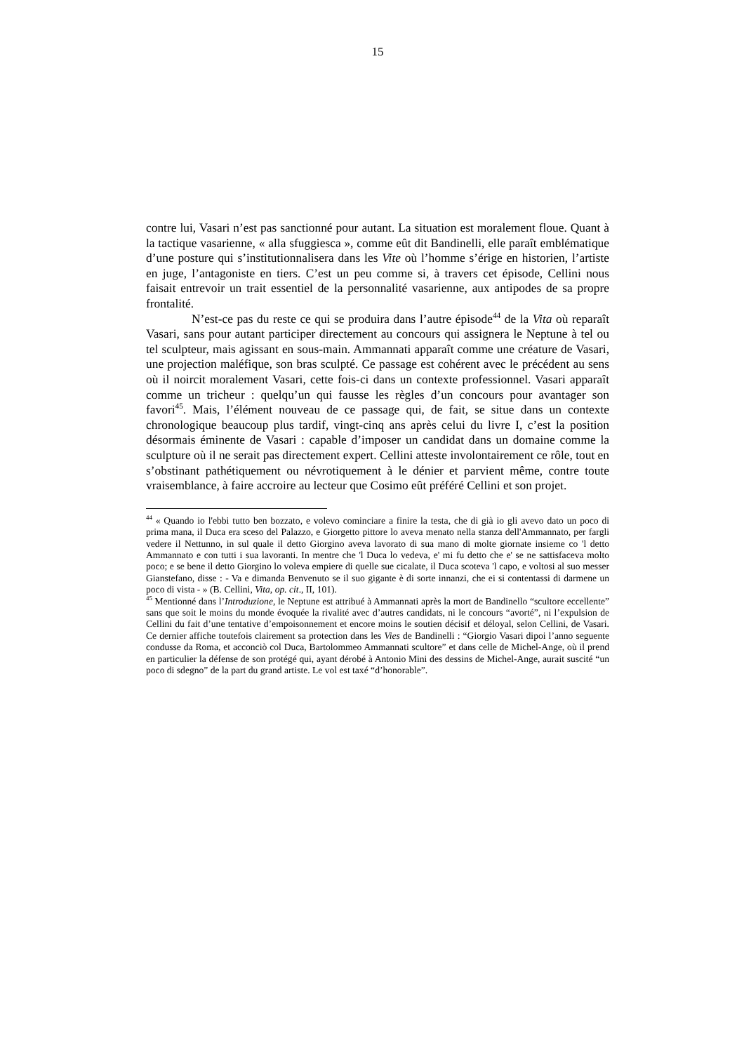15
contre lui, Vasari n’est pas sanctionné pour autant. La situation est moralement floue. Quant à la tactique vasarienne, « alla sfuggiesca », comme eût dit Bandinelli, elle paraît emblématique d’une posture qui s’institutionnalisera dans les Vite où l’homme s’érige en historien, l’artiste en juge, l’antagoniste en tiers. C’est un peu comme si, à travers cet épisode, Cellini nous faisait entrevoir un trait essentiel de la personnalité vasarienne, aux antipodes de sa propre frontalité.
N’est-ce pas du reste ce qui se produira dans l’autre épisode<sup>44</sup> de la Vita où reparaît Vasari, sans pour autant participer directement au concours qui assignera le Neptune à tel ou tel sculpteur, mais agissant en sous-main. Ammannati apparaît comme une créature de Vasari, une projection maléfique, son bras sculpté. Ce passage est cohérent avec le précédent au sens où il noircit moralement Vasari, cette fois-ci dans un contexte professionnel. Vasari apparaît comme un tricheur : quelqu’un qui fausse les règles d’un concours pour avantager son favori<sup>45</sup>. Mais, l’élément nouveau de ce passage qui, de fait, se situe dans un contexte chronologique beaucoup plus tardif, vingt-cinq ans après celui du livre I, c’est la position désormais éminente de Vasari : capable d’imposer un candidat dans un domaine comme la sculpture où il ne serait pas directement expert. Cellini atteste involontairement ce rôle, tout en s’obstinant pathétiquement ou névrotiquement à le dénier et parvient même, contre toute vraisemblance, à faire accroire au lecteur que Cosimo eût préféré Cellini et son projet.
<sup>44</sup> « Quando io l'ebbi tutto ben bozzato, e volevo cominciare a finire la testa, che di già io gli avevo dato un poco di prima mana, il Duca era sceso del Palazzo, e Giorgetto pittore lo aveva menato nella stanza dell'Ammannato, per fargli vedere il Nettunno, in sul quale il detto Giorgino aveva lavorato di sua mano di molte giornate insieme co 'l detto Ammannato e con tutti i sua lavoranti. In mentre che 'l Duca lo vedeva, e' mi fu detto che e' se ne sattisfaceva molto poco; e se bene il detto Giorgino lo voleva empiere di quelle sue cicalate, il Duca scoteva 'l capo, e voltosi al suo messer Gianstefano, disse : - Va e dimanda Benvenuto se il suo gigante è di sorte innanzi, che ei si contentassi di darmene un poco di vista - » (B. Cellini, Vita, op. cit., II, 101).
<sup>45</sup> Mentionné dans l’Introduzione, le Neptune est attribué à Ammannati après la mort de Bandinello “scultore eccellente” sans que soit le moins du monde évoquée la rivalité avec d’autres candidats, ni le concours “avorté”, ni l’expulsion de Cellini du fait d’une tentative d’empoisonnement et encore moins le soutien décisif et déloyal, selon Cellini, de Vasari. Ce dernier affiche toutefois clairement sa protection dans les Vies de Bandinelli : “Giorgio Vasari dipoi l’anno seguente condusse da Roma, et acconciò col Duca, Bartolommeo Ammannati scultore” et dans celle de Michel-Ange, où il prend en particulier la défense de son protégé qui, ayant dérobé à Antonio Mini des dessins de Michel-Ange, aurait suscité “un poco di sdegno” de la part du grand artiste. Le vol est taxé “d’honorable”.